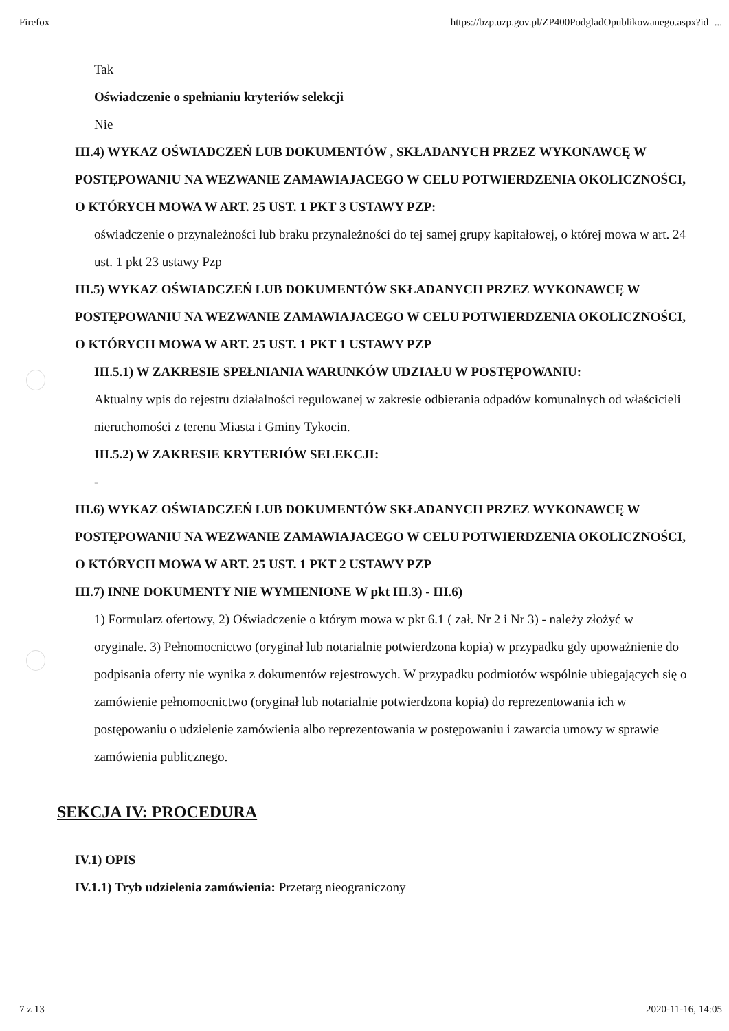Firefox https://bzp.uzp.gov.pl/ZP400PodgladOpublikowanego.aspx?id=...
Tak
Oświadczenie o spełnianiu kryteriów selekcji
Nie
III.4) WYKAZ OŚWIADCZEŃ LUB DOKUMENTÓW , SKŁADANYCH PRZEZ WYKONAWCĘ W POSTĘPOWANIU NA WEZWANIE ZAMAWIAJACEGO W CELU POTWIERDZENIA OKOLICZNOŚCI, O KTÓRYCH MOWA W ART. 25 UST. 1 PKT 3 USTAWY PZP:
oświadczenie o przynależności lub braku przynależności do tej samej grupy kapitałowej, o której mowa w art. 24 ust. 1 pkt 23 ustawy Pzp
III.5) WYKAZ OŚWIADCZEŃ LUB DOKUMENTÓW SKŁADANYCH PRZEZ WYKONAWCĘ W POSTĘPOWANIU NA WEZWANIE ZAMAWIAJACEGO W CELU POTWIERDZENIA OKOLICZNOŚCI, O KTÓRYCH MOWA W ART. 25 UST. 1 PKT 1 USTAWY PZP
III.5.1) W ZAKRESIE SPEŁNIANIA WARUNKÓW UDZIAŁU W POSTĘPOWANIU:
Aktualny wpis do rejestru działalności regulowanej w zakresie odbierania odpadów komunalnych od właścicieli nieruchomości z terenu Miasta i Gminy Tykocin.
III.5.2) W ZAKRESIE KRYTERIÓW SELEKCJI:
-
III.6) WYKAZ OŚWIADCZEŃ LUB DOKUMENTÓW SKŁADANYCH PRZEZ WYKONAWCĘ W POSTĘPOWANIU NA WEZWANIE ZAMAWIAJACEGO W CELU POTWIERDZENIA OKOLICZNOŚCI, O KTÓRYCH MOWA W ART. 25 UST. 1 PKT 2 USTAWY PZP
III.7) INNE DOKUMENTY NIE WYMIENIONE W pkt III.3) - III.6)
1) Formularz ofertowy, 2) Oświadczenie o którym mowa w pkt 6.1 ( zał. Nr 2 i Nr 3) - należy złożyć w oryginale. 3) Pełnomocnictwo (oryginał lub notarialnie potwierdzona kopia) w przypadku gdy upoważnienie do podpisania oferty nie wynika z dokumentów rejestrowych. W przypadku podmiotów wspólnie ubiegających się o zamówienie pełnomocnictwo (oryginał lub notarialnie potwierdzona kopia) do reprezentowania ich w postępowaniu o udzielenie zamówienia albo reprezentowania w postępowaniu i zawarcia umowy w sprawie zamówienia publicznego.
SEKCJA IV: PROCEDURA
IV.1) OPIS
IV.1.1) Tryb udzielenia zamówienia: Przetarg nieograniczony
7 z 13 2020-11-16, 14:05